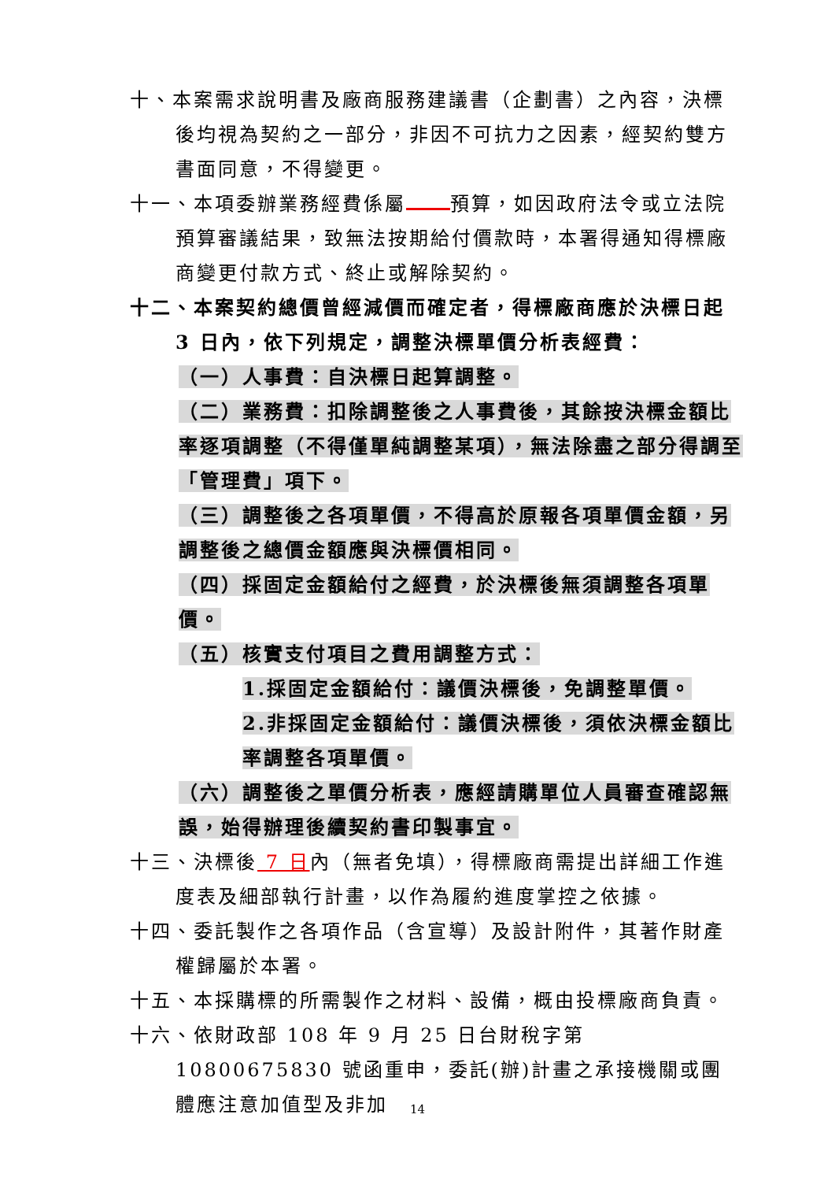十、本案需求說明書及廠商服務建議書（企劃書）之內容，決標後均視為契約之一部分，非因不可抗力之因素，經契約雙方書面同意，不得變更。
十一、本項委辦業務經費係屬 預算，如因政府法令或立法院預算審議結果，致無法按期給付價款時，本署得通知得標廠商變更付款方式、終止或解除契約。
十二、本案契約總價曾經減價而確定者，得標廠商應於決標日起 3 日內，依下列規定，調整決標單價分析表經費：
（一）人事費：自決標日起算調整。
（二）業務費：扣除調整後之人事費後，其餘按決標金額比率逐項調整（不得僅單純調整某項），無法除盡之部分得調至「管理費」項下。
（三）調整後之各項單價，不得高於原報各項單價金額，另調整後之總價金額應與決標價相同。
（四）採固定金額給付之經費，於決標後無須調整各項單價。
（五）核實支付項目之費用調整方式：
1.採固定金額給付：議價決標後，免調整單價。
2.非採固定金額給付：議價決標後，須依決標金額比率調整各項單價。
（六）調整後之單價分析表，應經請購單位人員審查確認無誤，始得辦理後續契約書印製事宜。
十三、決標後 7 日內（無者免填），得標廠商需提出詳細工作進度表及細部執行計畫，以作為履約進度掌控之依據。
十四、委託製作之各項作品（含宣導）及設計附件，其著作財產權歸屬於本署。
十五、本採購標的所需製作之材料、設備，概由投標廠商負責。
十六、依財政部 108 年 9 月 25 日台財稅字第 10800675830 號函重申，委託(辦)計畫之承接機關或團體應注意加值型及非加
14